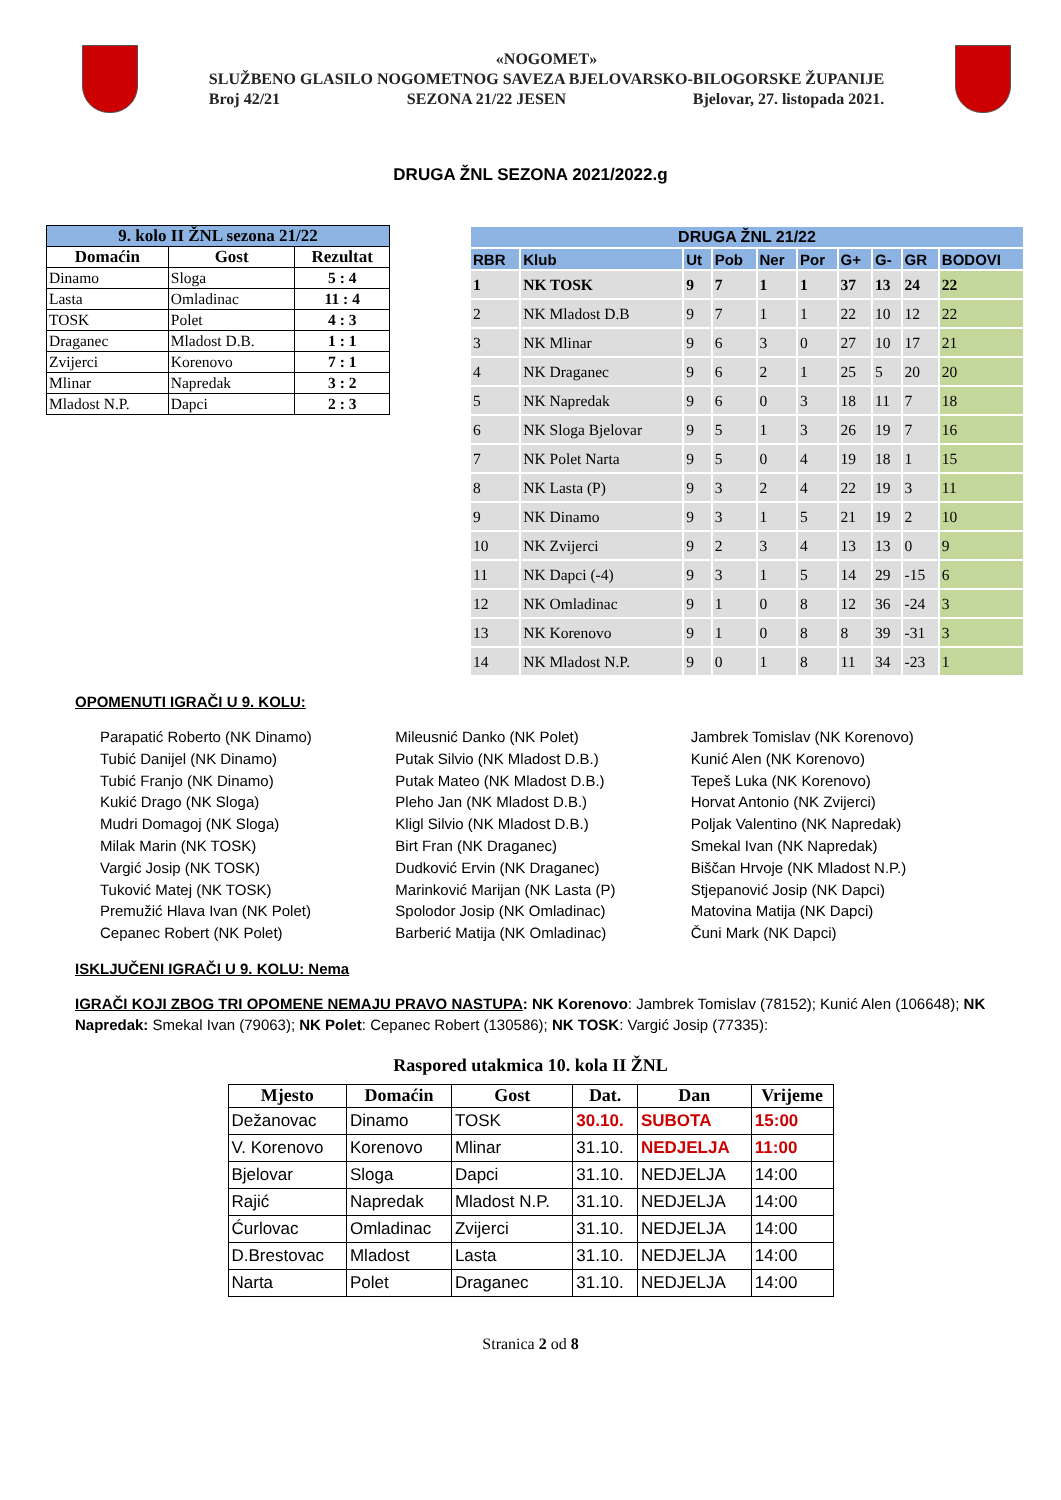«NOGOMET»
SLUŽBENO GLASILO NOGOMETNOG SAVEZA BJELOVARSKO-BILOGORSKE ŽUPANIJE
Broj 42/21 SEZONA 21/22 JESEN Bjelovar, 27. listopada 2021.
DRUGA ŽNL SEZONA 2021/2022.g
| 9. kolo II ŽNL sezona 21/22 | | |
| --- | --- | --- |
| Domaćin | Gost | Rezultat |
| Dinamo | Sloga | 5 : 4 |
| Lasta | Omladinac | 11 : 4 |
| TOSK | Polet | 4 : 3 |
| Draganec | Mladost D.B. | 1 : 1 |
| Zvijerci | Korenovo | 7 : 1 |
| Mlinar | Napredak | 3 : 2 |
| Mladost N.P. | Dapci | 2 : 3 |
| DRUGA ŽNL 21/22 | | | | | | | | | |
| --- | --- | --- | --- | --- | --- | --- | --- | --- | --- |
| RBR | Klub | Ut | Pob | Ner | Por | G+ | G- | GR | BODOVI |
| 1 | NK TOSK | 9 | 7 | 1 | 1 | 37 | 13 | 24 | 22 |
| 2 | NK Mladost D.B | 9 | 7 | 1 | 1 | 22 | 10 | 12 | 22 |
| 3 | NK Mlinar | 9 | 6 | 3 | 0 | 27 | 10 | 17 | 21 |
| 4 | NK Draganec | 9 | 6 | 2 | 1 | 25 | 5 | 20 | 20 |
| 5 | NK Napredak | 9 | 6 | 0 | 3 | 18 | 11 | 7 | 18 |
| 6 | NK Sloga Bjelovar | 9 | 5 | 1 | 3 | 26 | 19 | 7 | 16 |
| 7 | NK Polet Narta | 9 | 5 | 0 | 4 | 19 | 18 | 1 | 15 |
| 8 | NK Lasta (P) | 9 | 3 | 2 | 4 | 22 | 19 | 3 | 11 |
| 9 | NK Dinamo | 9 | 3 | 1 | 5 | 21 | 19 | 2 | 10 |
| 10 | NK Zvijerci | 9 | 2 | 3 | 4 | 13 | 13 | 0 | 9 |
| 11 | NK Dapci (-4) | 9 | 3 | 1 | 5 | 14 | 29 | -15 | 6 |
| 12 | NK Omladinac | 9 | 1 | 0 | 8 | 12 | 36 | -24 | 3 |
| 13 | NK Korenovo | 9 | 1 | 0 | 8 | 8 | 39 | -31 | 3 |
| 14 | NK Mladost N.P. | 9 | 0 | 1 | 8 | 11 | 34 | -23 | 1 |
OPOMENUTI IGRAČI U 9. KOLU:
Parapatić Roberto (NK Dinamo)
Tubić Danijel (NK Dinamo)
Tubić Franjo (NK Dinamo)
Kukić Drago (NK Sloga)
Mudri Domagoj (NK Sloga)
Milak Marin (NK TOSK)
Vargić Josip (NK TOSK)
Tuković Matej (NK TOSK)
Premužić Hlava Ivan (NK Polet)
Cepanec Robert (NK Polet)
Mileusnić Danko (NK Polet)
Putak Silvio (NK Mladost D.B.)
Putak Mateo (NK Mladost D.B.)
Pleho Jan (NK Mladost D.B.)
Kligl Silvio (NK Mladost D.B.)
Birt Fran (NK Draganec)
Dudković Ervin (NK Draganec)
Marinković Marijan (NK Lasta (P)
Spolodor Josip (NK Omladinac)
Barberić Matija (NK Omladinac)
Jambrek Tomislav (NK Korenovo)
Kunić Alen (NK Korenovo)
Tepeš Luka (NK Korenovo)
Horvat Antonio (NK Zvijerci)
Poljak Valentino (NK Napredak)
Smekal Ivan (NK Napredak)
Biščan Hrvoje (NK Mladost N.P.)
Stjepanović Josip (NK Dapci)
Matovina Matija (NK Dapci)
Čuni Mark (NK Dapci)
ISKLJUČENI IGRAČI U 9. KOLU: Nema
IGRAČI KOJI ZBOG TRI OPOMENE NEMAJU PRAVO NASTUPA: NK Korenovo: Jambrek Tomislav (78152); Kunić Alen (106648); NK Napredak: Smekal Ivan (79063); NK Polet: Cepanec Robert (130586); NK TOSK: Vargić Josip (77335):
Raspored utakmica 10. kola II ŽNL
| Mjesto | Domaćin | Gost | Dat. | Dan | Vrijeme |
| --- | --- | --- | --- | --- | --- |
| Dežanovac | Dinamo | TOSK | 30.10. | SUBOTA | 15:00 |
| V. Korenovo | Korenovo | Mlinar | 31.10. | NEDJELJA | 11:00 |
| Bjelovar | Sloga | Dapci | 31.10. | NEDJELJA | 14:00 |
| Rajić | Napredak | Mladost N.P. | 31.10. | NEDJELJA | 14:00 |
| Ćurlovac | Omladinac | Zvijerci | 31.10. | NEDJELJA | 14:00 |
| D.Brestovac | Mladost | Lasta | 31.10. | NEDJELJA | 14:00 |
| Narta | Polet | Draganec | 31.10. | NEDJELJA | 14:00 |
Stranica 2 od 8